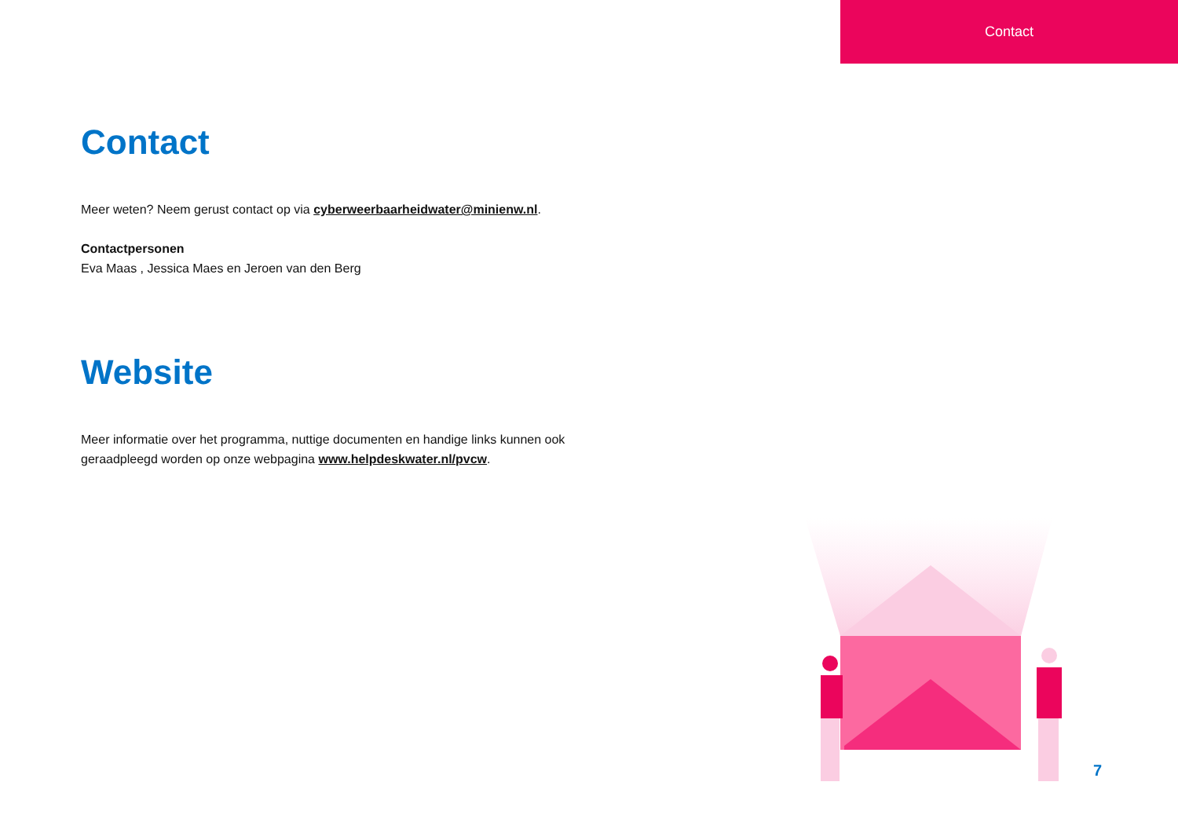Contact
Contact
Meer weten? Neem gerust contact op via cyberweerbaarheidwater@minienw.nl.
Contactpersonen
Eva Maas , Jessica Maes en Jeroen van den Berg
Website
Meer informatie over het programma, nuttige documenten en handige links kunnen ook geraadpleegd worden op onze webpagina www.helpdeskwater.nl/pvcw.
7